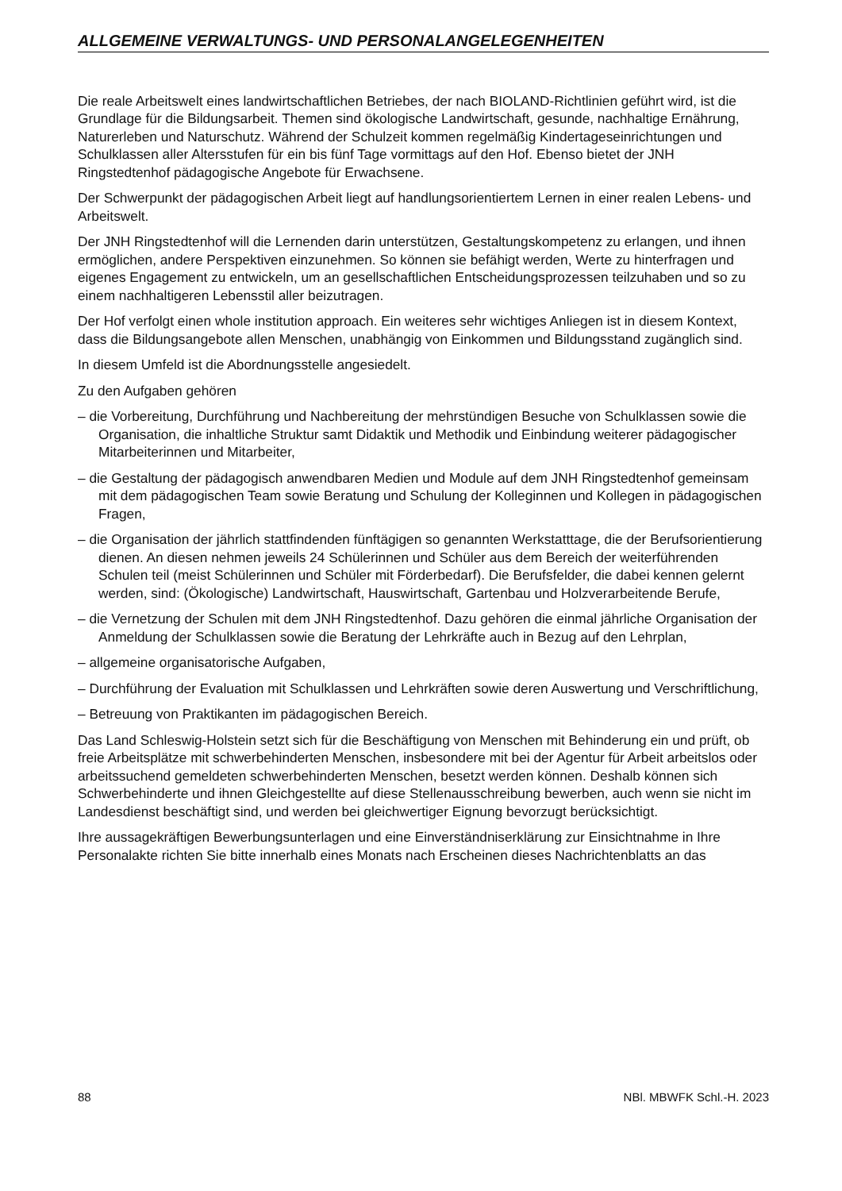ALLGEMEINE VERWALTUNGS- UND PERSONALANGELEGENHEITEN
Die reale Arbeitswelt eines landwirtschaftlichen Betriebes, der nach BIOLAND-Richtlinien geführt wird, ist die Grundlage für die Bildungsarbeit. Themen sind ökologische Landwirtschaft, gesunde, nachhaltige Ernährung, Naturerleben und Naturschutz. Während der Schulzeit kommen regelmäßig Kindertageseinrichtungen und Schulklassen aller Altersstufen für ein bis fünf Tage vormittags auf den Hof. Ebenso bietet der JNH Ringstedtenhof pädagogische Angebote für Erwachsene.
Der Schwerpunkt der pädagogischen Arbeit liegt auf handlungsorientiertem Lernen in einer realen Lebens- und Arbeitswelt.
Der JNH Ringstedtenhof will die Lernenden darin unterstützen, Gestaltungskompetenz zu erlangen, und ihnen ermöglichen, andere Perspektiven einzunehmen. So können sie befähigt werden, Werte zu hinterfragen und eigenes Engagement zu entwickeln, um an gesellschaftlichen Entscheidungsprozessen teilzuhaben und so zu einem nachhaltigeren Lebensstil aller beizutragen.
Der Hof verfolgt einen whole institution approach. Ein weiteres sehr wichtiges Anliegen ist in diesem Kontext, dass die Bildungsangebote allen Menschen, unabhängig von Einkommen und Bildungsstand zugänglich sind.
In diesem Umfeld ist die Abordnungsstelle angesiedelt.
Zu den Aufgaben gehören
– die Vorbereitung, Durchführung und Nachbereitung der mehrstündigen Besuche von Schulklassen sowie die Organisation, die inhaltliche Struktur samt Didaktik und Methodik und Einbindung weiterer pädagogischer Mitarbeiterinnen und Mitarbeiter,
– die Gestaltung der pädagogisch anwendbaren Medien und Module auf dem JNH Ringstedtenhof gemeinsam mit dem pädagogischen Team sowie Beratung und Schulung der Kolleginnen und Kollegen in pädagogischen Fragen,
– die Organisation der jährlich stattfindenden fünftägigen so genannten Werkstatttage, die der Berufsorientierung dienen. An diesen nehmen jeweils 24 Schülerinnen und Schüler aus dem Bereich der weiterführenden Schulen teil (meist Schülerinnen und Schüler mit Förderbedarf). Die Berufsfelder, die dabei kennen gelernt werden, sind: (Ökologische) Landwirtschaft, Hauswirtschaft, Gartenbau und Holzverarbeitende Berufe,
– die Vernetzung der Schulen mit dem JNH Ringstedtenhof. Dazu gehören die einmal jährliche Organisation der Anmeldung der Schulklassen sowie die Beratung der Lehrkräfte auch in Bezug auf den Lehrplan,
– allgemeine organisatorische Aufgaben,
– Durchführung der Evaluation mit Schulklassen und Lehrkräften sowie deren Auswertung und Verschriftlichung,
– Betreuung von Praktikanten im pädagogischen Bereich.
Das Land Schleswig-Holstein setzt sich für die Beschäftigung von Menschen mit Behinderung ein und prüft, ob freie Arbeitsplätze mit schwerbehinderten Menschen, insbesondere mit bei der Agentur für Arbeit arbeitslos oder arbeitssuchend gemeldeten schwerbehinderten Menschen, besetzt werden können. Deshalb können sich Schwerbehinderte und ihnen Gleichgestellte auf diese Stellenausschreibung bewerben, auch wenn sie nicht im Landesdienst beschäftigt sind, und werden bei gleichwertiger Eignung bevorzugt berücksichtigt.
Ihre aussagekräftigen Bewerbungsunterlagen und eine Einverständniserklärung zur Einsichtnahme in Ihre Personalakte richten Sie bitte innerhalb eines Monats nach Erscheinen dieses Nachrichtenblatts an das
88 NBl. MBWFK Schl.-H. 2023